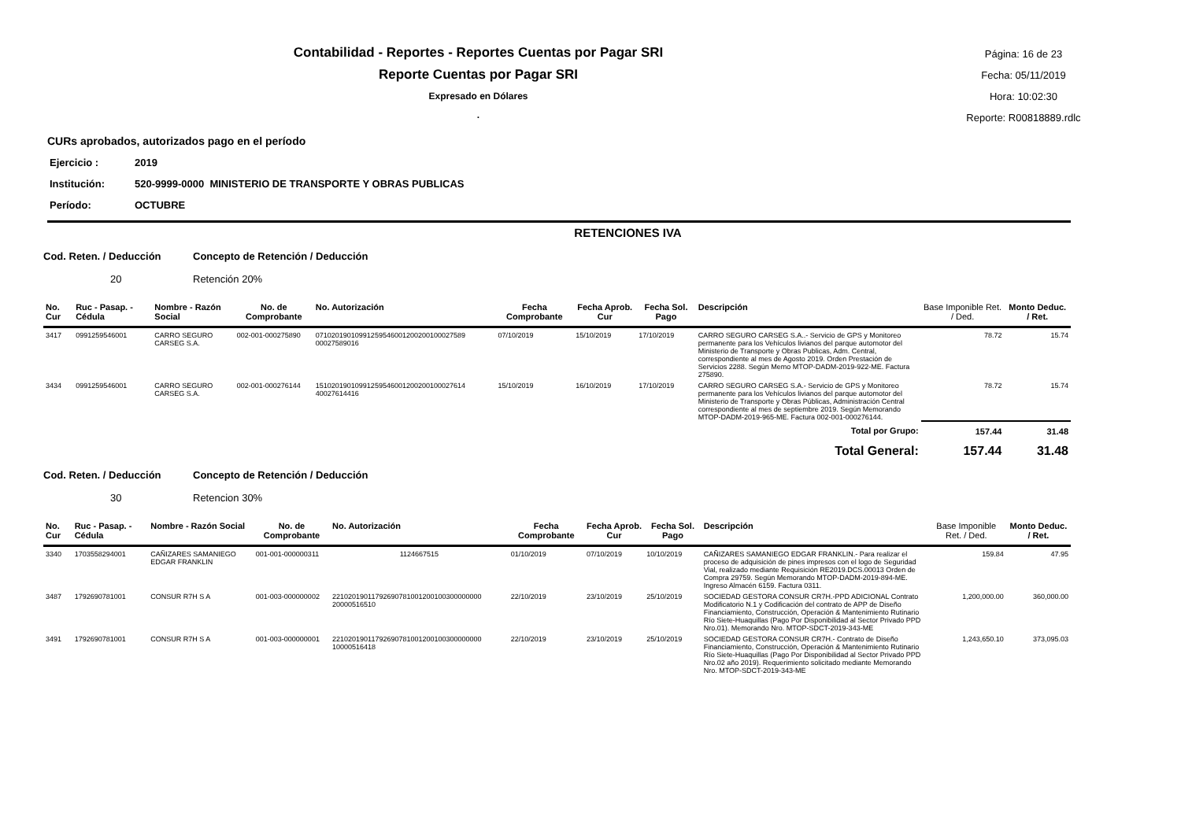Contabilidad - Reportes - Reportes Cuentas por Pagar SRI
Reporte Cuentas por Pagar SRI
Expresado en Dólares
.
Página: 16 de 23
Fecha: 05/11/2019
Hora: 10:02:30
Reporte: R00818889.rdlc
CURs aprobados, autorizados pago en el período
Ejercicio : 2019
Institución: 520-9999-0000 MINISTERIO DE TRANSPORTE Y OBRAS PUBLICAS
Período: OCTUBRE
RETENCIONES IVA
Cod. Reten. / Deducción Concepto de Retención / Deducción
20 Retención 20%
| No. Cur | Ruc - Pasap. - Cédula | Nombre - Razón Social | No. de Comprobante | No. Autorización | Fecha Comprobante | Fecha Aprob. Cur | Fecha Sol. Pago | Descripción | Base Imponible Ret. / Ded. | Monto Deduc. / Ret. |
| --- | --- | --- | --- | --- | --- | --- | --- | --- | --- | --- |
| 3417 | 0991259546001 | CARRO SEGURO CARSEG S.A. | 002-001-000275890 | 07102019010991259546001200200100027589 00027589016 | 07/10/2019 | 15/10/2019 | 17/10/2019 | CARRO SEGURO CARSEG S.A..- Servicio de GPS y Monitoreo permanente para los Vehículos livianos del parque automotor del Ministerio de Transporte y Obras Publicas, Adm. Central, correspondiente al mes de Agosto 2019. Orden Prestación de Servicios 2288. Según Memo MTOP-DADM-2019-922-ME. Factura 275890. | 78.72 | 15.74 |
| 3434 | 0991259546001 | CARRO SEGURO CARSEG S.A. | 002-001-000276144 | 15102019010991259546001200200100027614 40027614416 | 15/10/2019 | 16/10/2019 | 17/10/2019 | CARRO SEGURO CARSEG S.A.- Servicio de GPS y Monitoreo permanente para los Vehículos livianos del parque automotor del Ministerio de Transporte y Obras Públicas, Administración Central correspondiente al mes de septiembre 2019. Según Memorando MTOP-DADM-2019-965-ME. Factura 002-001-000276144. | 78.72 | 15.74 |
| Total por Grupo: | | | | | | | | | 157.44 | 31.48 |
| Total General: | | | | | | | | | 157.44 | 31.48 |
Cod. Reten. / Deducción Concepto de Retención / Deducción
30 Retencion 30%
| No. Cur | Ruc - Pasap. - Cédula | Nombre - Razón Social | No. de Comprobante | No. Autorización | Fecha Comprobante | Fecha Aprob. Cur | Fecha Sol. Pago | Descripción | Base Imponible Ret. / Ded. | Monto Deduc. / Ret. |
| --- | --- | --- | --- | --- | --- | --- | --- | --- | --- | --- |
| 3340 | 1703558294001 | CAÑIZARES SAMANIEGO EDGAR FRANKLIN | 001-001-000000311 | 1124667515 | 01/10/2019 | 07/10/2019 | 10/10/2019 | CAÑIZARES SAMANIEGO EDGAR FRANKLIN.- Para realizar el proceso de adquisición de pines impresos con el logo de Seguridad Vial, realizado mediante Requisición RE2019.DCS.00013 Orden de Compra 29759. Según Memorando MTOP-DADM-2019-894-ME. Ingreso Almacén 6159. Factura 0311. | 159.84 | 47.95 |
| 3487 | 1792690781001 | CONSUR R7H S A | 001-003-000000002 | 22102019011792690781001200100300000000 20000516510 | 22/10/2019 | 23/10/2019 | 25/10/2019 | SOCIEDAD GESTORA CONSUR CR7H.-PPD ADICIONAL Contrato Modificatorio N.1 y Codificación del contrato de APP de Diseño Financiamiento, Construcción, Operación & Mantenimiento Rutinario Río Siete-Huaquillas (Pago Por Disponibilidad al Sector Privado PPD Nro.01). Memorando Nro. MTOP-SDCT-2019-343-ME | 1,200,000.00 | 360,000.00 |
| 3491 | 1792690781001 | CONSUR R7H S A | 001-003-000000001 | 22102019011792690781001200100300000000 10000516418 | 22/10/2019 | 23/10/2019 | 25/10/2019 | SOCIEDAD GESTORA CONSUR CR7H.- Contrato de Diseño Financiamiento, Construcción, Operación & Mantenimiento Rutinario Río Siete-Huaquillas (Pago Por Disponibilidad al Sector Privado PPD Nro.02 año 2019). Requerimiento solicitado mediante Memorando Nro. MTOP-SDCT-2019-343-ME | 1,243,650.10 | 373,095.03 |